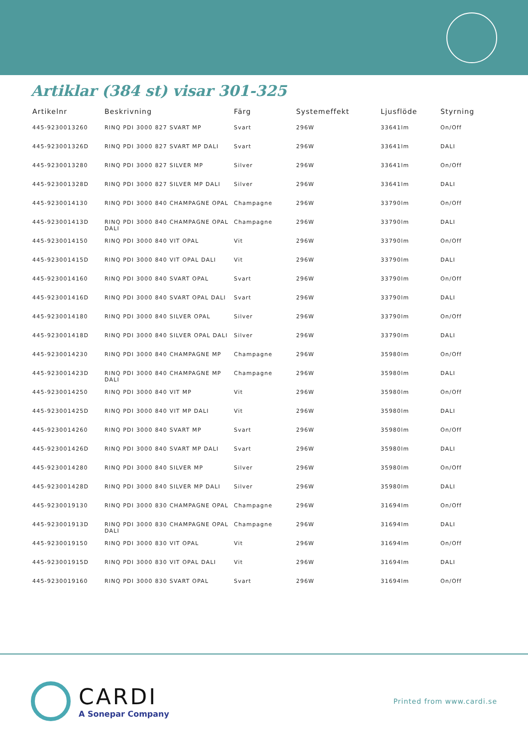Artiklar (384 st) visar 301-325
| Artikelnr | Beskrivning | Färg | Systemeffekt | Ljusflöde | Styrning |
| --- | --- | --- | --- | --- | --- |
| 445-9230013260 | RINQ PDI 3000 827 SVART MP | Svart | 296W | 33641lm | On/Off |
| 445-923001326D | RINQ PDI 3000 827 SVART MP DALI | Svart | 296W | 33641lm | DALI |
| 445-9230013280 | RINQ PDI 3000 827 SILVER MP | Silver | 296W | 33641lm | On/Off |
| 445-923001328D | RINQ PDI 3000 827 SILVER MP DALI | Silver | 296W | 33641lm | DALI |
| 445-9230014130 | RINQ PDI 3000 840 CHAMPAGNE OPAL | Champagne | 296W | 33790lm | On/Off |
| 445-923001413D | RINQ PDI 3000 840 CHAMPAGNE OPAL DALI | Champagne | 296W | 33790lm | DALI |
| 445-9230014150 | RINQ PDI 3000 840 VIT OPAL | Vit | 296W | 33790lm | On/Off |
| 445-923001415D | RINQ PDI 3000 840 VIT OPAL DALI | Vit | 296W | 33790lm | DALI |
| 445-9230014160 | RINQ PDI 3000 840 SVART OPAL | Svart | 296W | 33790lm | On/Off |
| 445-923001416D | RINQ PDI 3000 840 SVART OPAL DALI | Svart | 296W | 33790lm | DALI |
| 445-9230014180 | RINQ PDI 3000 840 SILVER OPAL | Silver | 296W | 33790lm | On/Off |
| 445-923001418D | RINQ PDI 3000 840 SILVER OPAL DALI | Silver | 296W | 33790lm | DALI |
| 445-9230014230 | RINQ PDI 3000 840 CHAMPAGNE MP | Champagne | 296W | 35980lm | On/Off |
| 445-923001423D | RINQ PDI 3000 840 CHAMPAGNE MP DALI | Champagne | 296W | 35980lm | DALI |
| 445-9230014250 | RINQ PDI 3000 840 VIT MP | Vit | 296W | 35980lm | On/Off |
| 445-923001425D | RINQ PDI 3000 840 VIT MP DALI | Vit | 296W | 35980lm | DALI |
| 445-9230014260 | RINQ PDI 3000 840 SVART MP | Svart | 296W | 35980lm | On/Off |
| 445-923001426D | RINQ PDI 3000 840 SVART MP DALI | Svart | 296W | 35980lm | DALI |
| 445-9230014280 | RINQ PDI 3000 840 SILVER MP | Silver | 296W | 35980lm | On/Off |
| 445-923001428D | RINQ PDI 3000 840 SILVER MP DALI | Silver | 296W | 35980lm | DALI |
| 445-9230019130 | RINQ PDI 3000 830 CHAMPAGNE OPAL | Champagne | 296W | 31694lm | On/Off |
| 445-923001913D | RINQ PDI 3000 830 CHAMPAGNE OPAL DALI | Champagne | 296W | 31694lm | DALI |
| 445-9230019150 | RINQ PDI 3000 830 VIT OPAL | Vit | 296W | 31694lm | On/Off |
| 445-923001915D | RINQ PDI 3000 830 VIT OPAL DALI | Vit | 296W | 31694lm | DALI |
| 445-9230019160 | RINQ PDI 3000 830 SVART OPAL | Svart | 296W | 31694lm | On/Off |
CARDI
A Sonepar Company
Printed from www.cardi.se